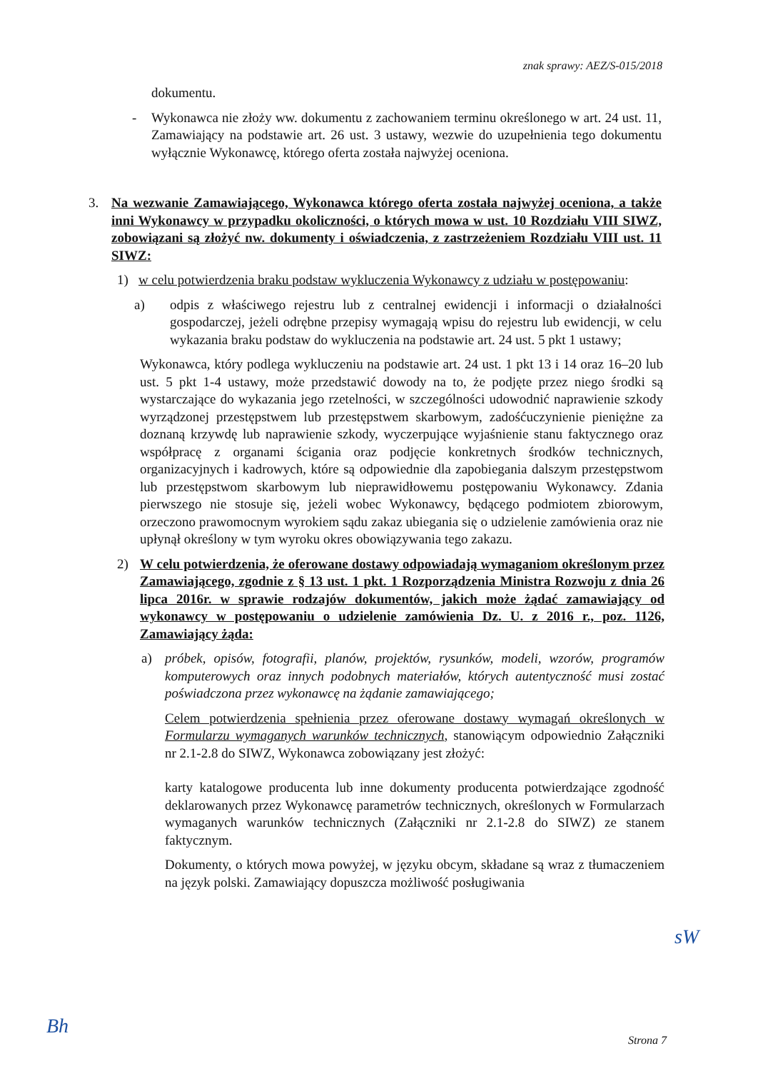znak sprawy: AEZ/S-015/2018
dokumentu.
- Wykonawca nie złoży ww. dokumentu z zachowaniem terminu określonego w art. 24 ust. 11, Zamawiający na podstawie art. 26 ust. 3 ustawy, wezwie do uzupełnienia tego dokumentu wyłącznie Wykonawcę, którego oferta została najwyżej oceniona.
3. Na wezwanie Zamawiającego, Wykonawca którego oferta została najwyżej oceniona, a także inni Wykonawcy w przypadku okoliczności, o których mowa w ust. 10 Rozdziału VIII SIWZ, zobowiązani są złożyć nw. dokumenty i oświadczenia, z zastrzeżeniem Rozdziału VIII ust. 11 SIWZ:
1) w celu potwierdzenia braku podstaw wykluczenia Wykonawcy z udziału w postępowaniu:
a) odpis z właściwego rejestru lub z centralnej ewidencji i informacji o działalności gospodarczej, jeżeli odrębne przepisy wymagają wpisu do rejestru lub ewidencji, w celu wykazania braku podstaw do wykluczenia na podstawie art. 24 ust. 5 pkt 1 ustawy;
Wykonawca, który podlega wykluczeniu na podstawie art. 24 ust. 1 pkt 13 i 14 oraz 16–20 lub ust. 5 pkt 1-4 ustawy, może przedstawić dowody na to, że podjęte przez niego środki są wystarczające do wykazania jego rzetelności, w szczególności udowodnić naprawienie szkody wyrządzonej przestępstwem lub przestępstwem skarbowym, zadośćuczynienie pieniężne za doznaną krzywdę lub naprawienie szkody, wyczerpujące wyjaśnienie stanu faktycznego oraz współpracę z organami ścigania oraz podjęcie konkretnych środków technicznych, organizacyjnych i kadrowych, które są odpowiednie dla zapobiegania dalszym przestępstwom lub przestępstwom skarbowym lub nieprawidłowemu postępowaniu Wykonawcy. Zdania pierwszego nie stosuje się, jeżeli wobec Wykonawcy, będącego podmiotem zbiorowym, orzeczono prawomocnym wyrokiem sądu zakaz ubiegania się o udzielenie zamówienia oraz nie upłynął określony w tym wyroku okres obowiązywania tego zakazu.
2) W celu potwierdzenia, że oferowane dostawy odpowiadają wymaganiom określonym przez Zamawiającego, zgodnie z § 13 ust. 1 pkt. 1 Rozporządzenia Ministra Rozwoju z dnia 26 lipca 2016r. w sprawie rodzajów dokumentów, jakich może żądać zamawiający od wykonawcy w postępowaniu o udzielenie zamówienia Dz. U. z 2016 r., poz. 1126, Zamawiający żąda:
a) próbek, opisów, fotografii, planów, projektów, rysunków, modeli, wzorów, programów komputerowych oraz innych podobnych materiałów, których autentyczność musi zostać poświadczona przez wykonawcę na żądanie zamawiającego;
Celem potwierdzenia spełnienia przez oferowane dostawy wymagań określonych w Formularzu wymaganych warunków technicznych, stanowiącym odpowiednio Załączniki nr 2.1-2.8 do SIWZ, Wykonawca zobowiązany jest złożyć:
karty katalogowe producenta lub inne dokumenty producenta potwierdzające zgodność deklarowanych przez Wykonawcę parametrów technicznych, określonych w Formularzach wymaganych warunków technicznych (Załączniki nr 2.1-2.8 do SIWZ) ze stanem faktycznym.
Dokumenty, o których mowa powyżej, w języku obcym, składane są wraz z tłumaczeniem na język polski. Zamawiający dopuszcza możliwość posługiwania
sW
Bh Strona 7